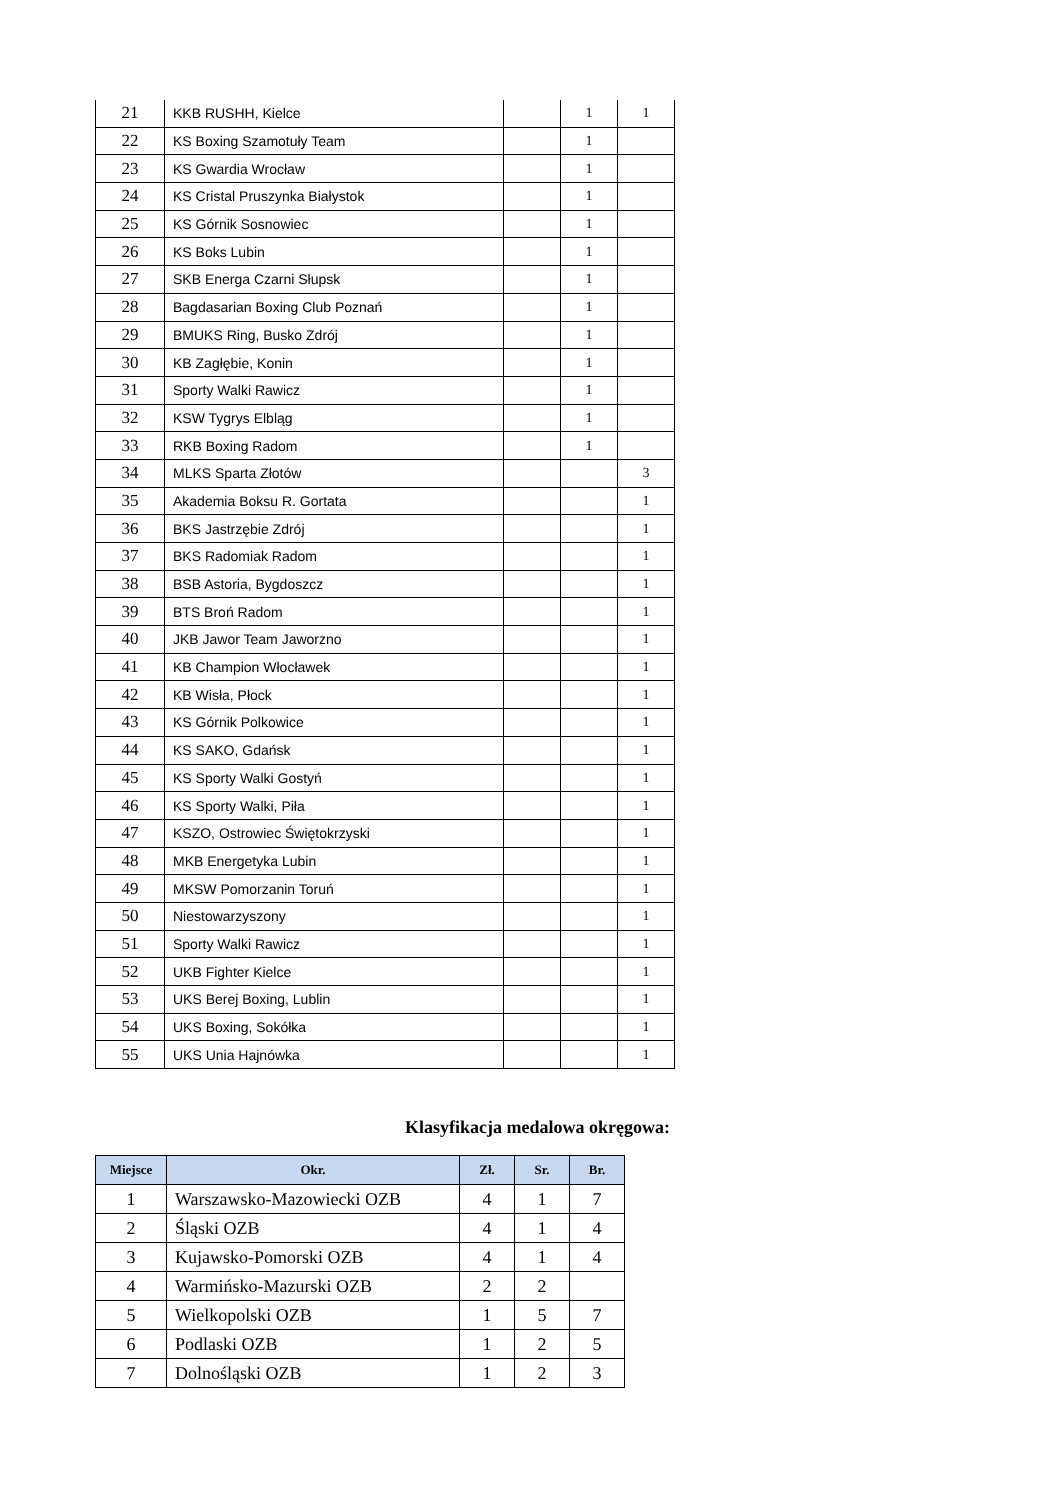| 21 | KKB RUSHH, Kielce | | 1 | 1 |
| 22 | KS Boxing Szamotuły Team | | 1 | |
| 23 | KS Gwardia Wrocław | | 1 | |
| 24 | KS Cristal Pruszynka Białystok | | 1 | |
| 25 | KS Górnik Sosnowiec | | 1 | |
| 26 | KS Boks Lubin | | 1 | |
| 27 | SKB Energa Czarni Słupsk | | 1 | |
| 28 | Bagdasarian Boxing Club Poznań | | 1 | |
| 29 | BMUKS Ring, Busko Zdrój | | 1 | |
| 30 | KB Zagłębie, Konin | | 1 | |
| 31 | Sporty Walki Rawicz | | 1 | |
| 32 | KSW Tygrys Elbląg | | 1 | |
| 33 | RKB Boxing Radom | | 1 | |
| 34 | MLKS Sparta Złotów | | | 3 |
| 35 | Akademia Boksu R. Gortata | | | 1 |
| 36 | BKS Jastrzębie Zdrój | | | 1 |
| 37 | BKS Radomiak Radom | | | 1 |
| 38 | BSB Astoria, Bygdoszcz | | | 1 |
| 39 | BTS Broń Radom | | | 1 |
| 40 | JKB Jawor Team Jaworzno | | | 1 |
| 41 | KB Champion Włocławek | | | 1 |
| 42 | KB Wisła, Płock | | | 1 |
| 43 | KS Górnik Polkowice | | | 1 |
| 44 | KS SAKO, Gdańsk | | | 1 |
| 45 | KS Sporty Walki Gostyń | | | 1 |
| 46 | KS Sporty Walki, Piła | | | 1 |
| 47 | KSZO, Ostrowiec Świętokrzyski | | | 1 |
| 48 | MKB Energetyka Lubin | | | 1 |
| 49 | MKSW Pomorzanin Toruń | | | 1 |
| 50 | Niestowarzyszony | | | 1 |
| 51 | Sporty Walki Rawicz | | | 1 |
| 52 | UKB Fighter Kielce | | | 1 |
| 53 | UKS Berej Boxing, Lublin | | | 1 |
| 54 | UKS Boxing, Sokółka | | | 1 |
| 55 | UKS Unia Hajnówka | | | 1 |
Klasyfikacja medalowa okręgowa:
| Miejsce | Okr. | Zł. | Sr. | Br. |
| --- | --- | --- | --- | --- |
| 1 | Warszawsko-Mazowiecki OZB | 4 | 1 | 7 |
| 2 | Śląski OZB | 4 | 1 | 4 |
| 3 | Kujawsko-Pomorski OZB | 4 | 1 | 4 |
| 4 | Warmińsko-Mazurski OZB | 2 | 2 | |
| 5 | Wielkopolski OZB | 1 | 5 | 7 |
| 6 | Podlaski OZB | 1 | 2 | 5 |
| 7 | Dolnośląski OZB | 1 | 2 | 3 |